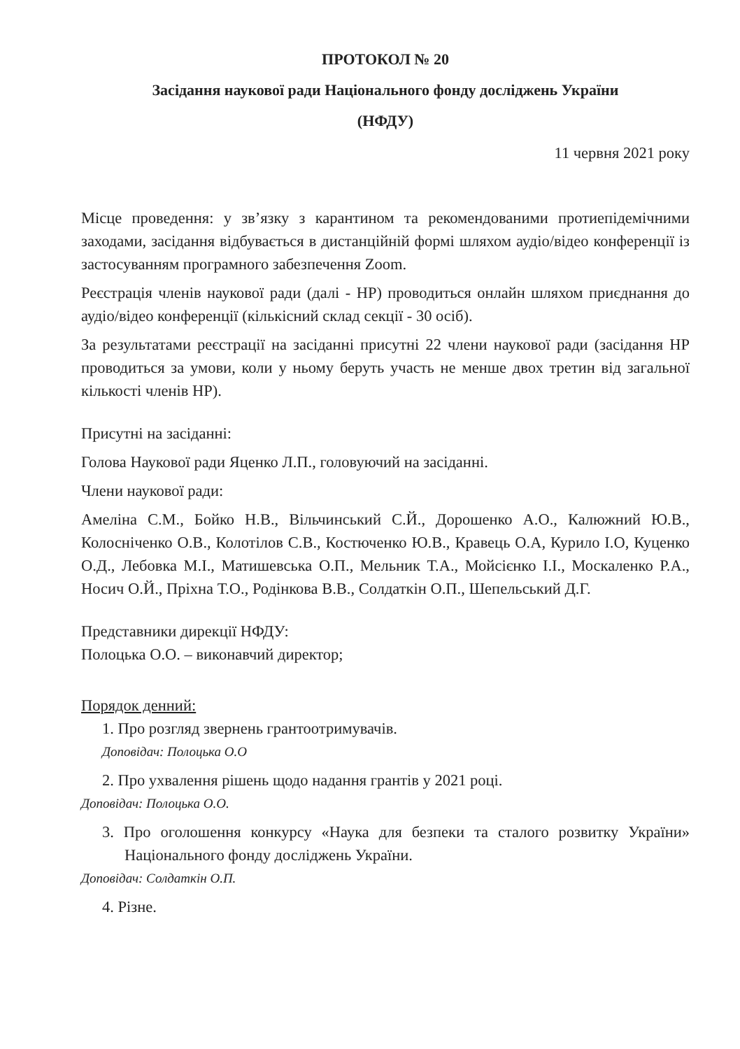ПРОТОКОЛ № 20
Засідання наукової ради Національного фонду досліджень України
(НФДУ)
11 червня 2021 року
Місце проведення: у зв’язку з карантином та рекомендованими протиепідемічними заходами, засідання відбувається в дистанційній формі шляхом аудіо/відео конференції із застосуванням програмного забезпечення Zoom.
Реєстрація членів наукової ради (далі - НР) проводиться онлайн шляхом приєднання до аудіо/відео конференції (кількісний склад секції - 30 осіб).
За результатами реєстрації на засіданні присутні 22 члени наукової ради (засідання НР проводиться за умови, коли у ньому беруть участь не менше двох третин від загальної кількості членів НР).
Присутні на засіданні:
Голова Наукової ради Яценко Л.П., головуючий на засіданні.
Члени наукової ради:
Амеліна С.М., Бойко Н.В., Вільчинський С.Й., Дорошенко А.О., Калюжний Ю.В., Колосніченко О.В., Колотілов С.В., Костюченко Ю.В., Кравець О.А, Курило І.О, Куценко О.Д., Лебовка М.І., Матишевська О.П., Мельник Т.А., Мойсієнко І.І., Москаленко Р.А., Носич О.Й., Пріхна Т.О., Родінкова В.В., Солдаткін О.П., Шепельський Д.Г.
Представники дирекції НФДУ:
Полоцька О.О. – виконавчий директор;
Порядок денний:
1. Про розгляд звернень грантоотримувачів.
Доповідач: Полоцька О.О
2. Про ухвалення рішень щодо надання грантів у 2021 році.
Доповідач: Полоцька О.О.
3. Про оголошення конкурсу «Наука для безпеки та сталого розвитку України» Національного фонду досліджень України.
Доповідач: Солдаткін О.П.
4. Різне.